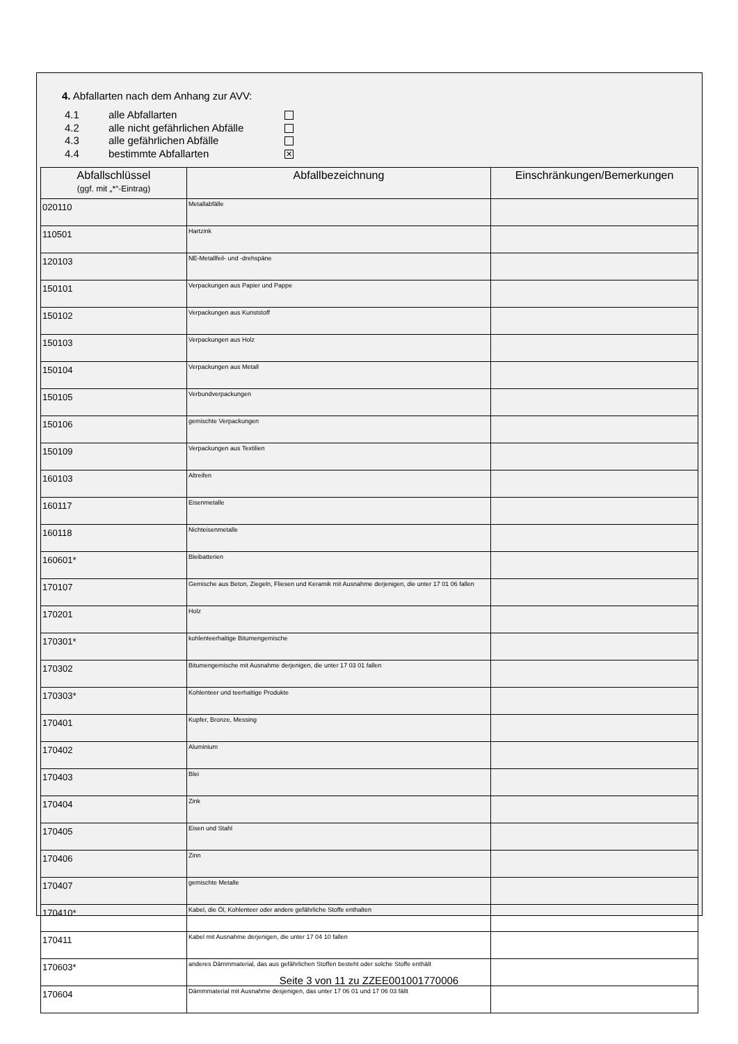4. Abfallarten nach dem Anhang zur AVV:
4.1 alle Abfallarten
4.2 alle nicht gefährlichen Abfälle
4.3 alle gefährlichen Abfälle
4.4 bestimmte Abfallarten ✕
| Abfallschlüssel (ggf. mit „*“-Eintrag) | Abfallbezeichnung | Einschränkungen/Bemerkungen |
| --- | --- | --- |
| 020110 | Metallabfälle | |
| 110501 | Hartzink | |
| 120103 | NE-Metallfeil- und -drehspäne | |
| 150101 | Verpackungen aus Papier und Pappe | |
| 150102 | Verpackungen aus Kunststoff | |
| 150103 | Verpackungen aus Holz | |
| 150104 | Verpackungen aus Metall | |
| 150105 | Verbundverpackungen | |
| 150106 | gemischte Verpackungen | |
| 150109 | Verpackungen aus Textilien | |
| 160103 | Altreifen | |
| 160117 | Eisenmetalle | |
| 160118 | Nichteisenmetalle | |
| 160601* | Bleibatterien | |
| 170107 | Gemische aus Beton, Ziegeln, Fliesen und Keramik mit Ausnahme derjenigen, die unter 17 01 06 fallen | |
| 170201 | Holz | |
| 170301* | kohlenteerhaltige Bitumengemische | |
| 170302 | Bitumengemische mit Ausnahme derjenigen, die unter 17 03 01 fallen | |
| 170303* | Kohlenteer und teerhaltige Produkte | |
| 170401 | Kupfer, Bronze, Messing | |
| 170402 | Aluminium | |
| 170403 | Blei | |
| 170404 | Zink | |
| 170405 | Eisen und Stahl | |
| 170406 | Zinn | |
| 170407 | gemischte Metalle | |
| 170410* | Kabel, die Öl, Kohlenteer oder andere gefährliche Stoffe enthalten | |
| 170411 | Kabel mit Ausnahme derjenigen, die unter 17 04 10 fallen | |
| 170603* | anderes Dämmmaterial, das aus gefährlichen Stoffen besteht oder solche Stoffe enthält | |
| 170604 | Dämmmaterial mit Ausnahme desjenigen, das unter 17 06 01 und 17 06 03 fällt | |
Seite 3 von 11 zu ZZEE001001770006